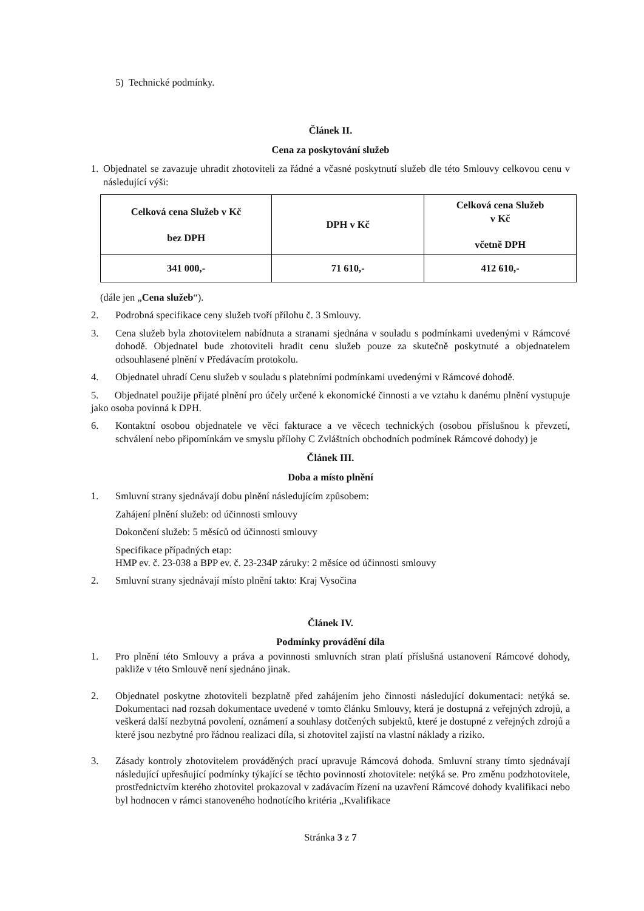5) Technické podmínky.
Článek II.
Cena za poskytování služeb
1. Objednatel se zavazuje uhradit zhotoviteli za řádné a včasné poskytnutí služeb dle této Smlouvy celkovou cenu v následující výši:
| Celková cena Služeb v Kč bez DPH | DPH v Kč | Celková cena Služeb v Kč včetně DPH |
| 341 000,- | 71 610,- | 412 610,- |
(dále jen „Cena služeb“).
2. Podrobná specifikace ceny služeb tvoří přílohu č. 3 Smlouvy.
3. Cena služeb byla zhotovitelem nabídnuta a stranami sjednána v souladu s podmínkami uvedenými v Rámcové dohodě. Objednatel bude zhotoviteli hradit cenu služeb pouze za skutečně poskytnuté a objednatelem odsouhlasené plnění v Předávacím protokolu.
4. Objednatel uhradí Cenu služeb v souladu s platebními podmínkami uvedenými v Rámcové dohodě.
5. Objednatel použije přijaté plnění pro účely určené k ekonomické činnosti a ve vztahu k danému plnění vystupuje jako osoba povinná k DPH.
6. Kontaktní osobou objednatele ve věci fakturace a ve věcech technických (osobou příslušnou k převzetí, schválení nebo připomínkám ve smyslu přílohy C Zvláštních obchodních podmínek Rámcové dohody) je
Článek III.
Doba a místo plnění
1. Smluvní strany sjednávají dobu plnění následujícím způsobem:
Zahájení plnění služeb: od účinnosti smlouvy
Dokončení služeb: 5 měsíců od účinnosti smlouvy
Specifikace případných etap:
HMP ev. č. 23-038 a BPP ev. č. 23-234P záruky: 2 měsíce od účinnosti smlouvy
2. Smluvní strany sjednávají místo plnění takto: Kraj Vysočina
Článek IV.
Podmínky provádění díla
1. Pro plnění této Smlouvy a práva a povinnosti smluvních stran platí příslušná ustanovení Rámcové dohody, pakliže v této Smlouvě není sjednáno jinak.
2. Objednatel poskytne zhotoviteli bezplatně před zahájením jeho činnosti následující dokumentaci: netýká se. Dokumentaci nad rozsah dokumentace uvedené v tomto článku Smlouvy, která je dostupná z veřejných zdrojů, a veškerá další nezbytná povolení, oznámení a souhlasy dotčených subjektů, které je dostupné z veřejných zdrojů a které jsou nezbytné pro řádnou realizaci díla, si zhotovitel zajistí na vlastní náklady a riziko.
3. Zásady kontroly zhotovitelem prováděných prací upravuje Rámcová dohoda. Smluvní strany tímto sjednávají následující upřesňující podmínky týkající se těchto povinností zhotovitele: netýká se. Pro změnu podzhotovitele, prostřednictvím kterého zhotovitel prokazoval v zadávacím řízení na uzavření Rámcové dohody kvalifikaci nebo byl hodnocen v rámci stanoveného hodnotícího kritéria „Kvalifikace
Stránka 3 z 7